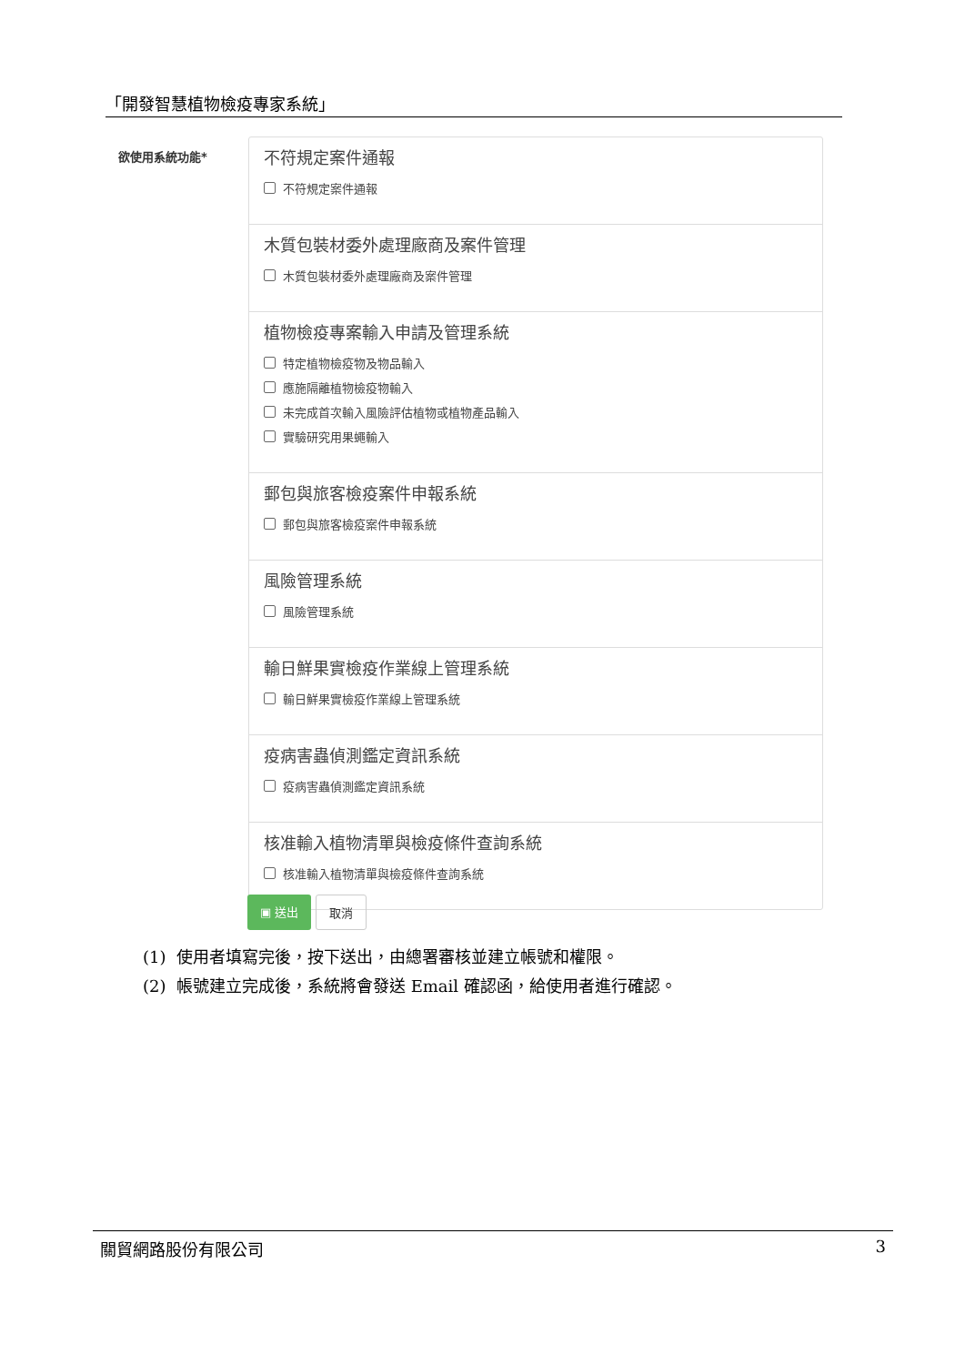「開發智慧植物檢疫專家系統」
欲使用系統功能*
不符規定案件通報
不符規定案件通報
木質包裝材委外處理廠商及案件管理
木質包裝材委外處理廠商及案件管理
植物檢疫專案輸入申請及管理系統
特定植物檢疫物及物品輸入
應施隔離植物檢疫物輸入
未完成首次輸入風險評估植物或植物產品輸入
實驗研究用果蠅輸入
郵包與旅客檢疫案件申報系統
郵包與旅客檢疫案件申報系統
風險管理系統
風險管理系統
輸日鮮果實檢疫作業線上管理系統
輸日鮮果實檢疫作業線上管理系統
疫病害蟲偵測鑑定資訊系統
疫病害蟲偵測鑑定資訊系統
核准輸入植物清單與檢疫條件查詢系統
核准輸入植物清單與檢疫條件查詢系統
▣ 送出 取消
(1) 使用者填寫完後，按下送出，由總署審核並建立帳號和權限。
(2) 帳號建立完成後，系統將會發送 Email 確認函，給使用者進行確認。
關貿網路股份有限公司 3